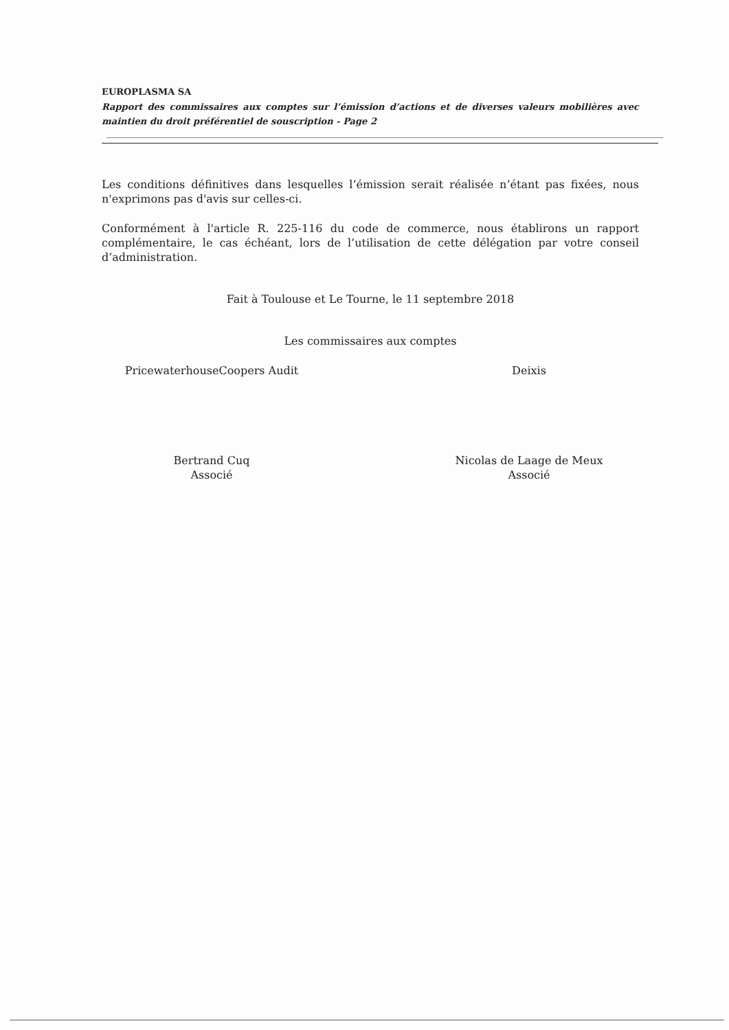EUROPLASMA SA
Rapport des commissaires aux comptes sur l’émission d’actions et de diverses valeurs mobilières avec maintien du droit préférentiel de souscription - Page 2
Les conditions définitives dans lesquelles l’émission serait réalisée n’étant pas fixées, nous n'exprimons pas d'avis sur celles-ci.
Conformément à l'article R. 225-116 du code de commerce, nous établirons un rapport complémentaire, le cas échéant, lors de l’utilisation de cette délégation par votre conseil d’administration.
Fait à Toulouse et Le Tourne, le 11 septembre 2018
Les commissaires aux comptes
PricewaterhouseCoopers Audit
Bertrand Cuq
Associé
Deixis
Nicolas de Laage de Meux
Associé